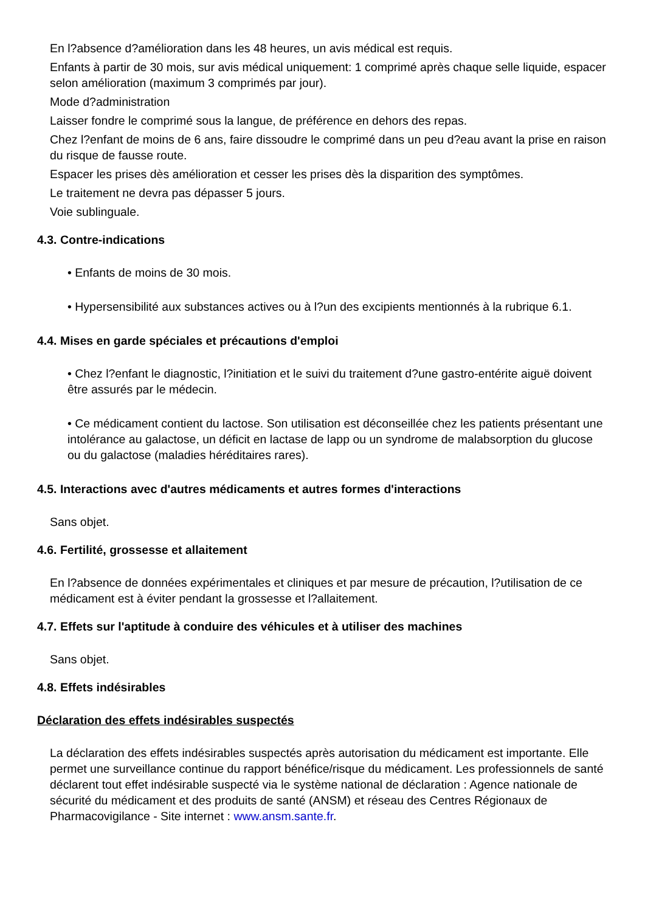En l?absence d?amélioration dans les 48 heures, un avis médical est requis.
Enfants à partir de 30 mois, sur avis médical uniquement: 1 comprimé après chaque selle liquide, espacer selon amélioration (maximum 3 comprimés par jour).
Mode d?administration
Laisser fondre le comprimé sous la langue, de préférence en dehors des repas.
Chez l?enfant de moins de 6 ans, faire dissoudre le comprimé dans un peu d?eau avant la prise en raison du risque de fausse route.
Espacer les prises dès amélioration et cesser les prises dès la disparition des symptômes.
Le traitement ne devra pas dépasser 5 jours.
Voie sublinguale.
4.3. Contre-indications
• Enfants de moins de 30 mois.
• Hypersensibilité aux substances actives ou à l?un des excipients mentionnés à la rubrique 6.1.
4.4. Mises en garde spéciales et précautions d'emploi
• Chez l?enfant le diagnostic, l?initiation et le suivi du traitement d?une gastro-entérite aiguë doivent être assurés par le médecin.
• Ce médicament contient du lactose. Son utilisation est déconseillée chez les patients présentant une intolérance au galactose, un déficit en lactase de lapp ou un syndrome de malabsorption du glucose ou du galactose (maladies héréditaires rares).
4.5. Interactions avec d'autres médicaments et autres formes d'interactions
Sans objet.
4.6. Fertilité, grossesse et allaitement
En l?absence de données expérimentales et cliniques et par mesure de précaution, l?utilisation de ce médicament est à éviter pendant la grossesse et l?allaitement.
4.7. Effets sur l'aptitude à conduire des véhicules et à utiliser des machines
Sans objet.
4.8. Effets indésirables
Déclaration des effets indésirables suspectés
La déclaration des effets indésirables suspectés après autorisation du médicament est importante. Elle permet une surveillance continue du rapport bénéfice/risque du médicament. Les professionnels de santé déclarent tout effet indésirable suspecté via le système national de déclaration : Agence nationale de sécurité du médicament et des produits de santé (ANSM) et réseau des Centres Régionaux de Pharmacovigilance - Site internet : www.ansm.sante.fr.